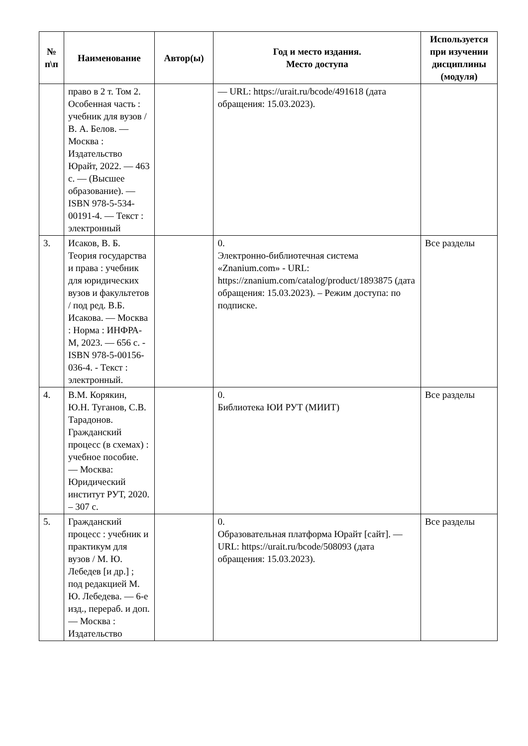| № п\п | Наименование | Автор(ы) | Год и место издания. Место доступа | Используется при изучении дисциплины (модуля) |
| --- | --- | --- | --- | --- |
| | право в 2 т. Том 2. Особенная часть : учебник для вузов / В. А. Белов. — Москва : Издательство Юрайт, 2022. — 463 с. — (Высшее образование). — ISBN 978-5-534-00191-4. — Текст : электронный | | — URL: https://urait.ru/bcode/491618 (дата обращения: 15.03.2023). | |
| 3. | Исаков, В. Б. Теория государства и права : учебник для юридических вузов и факультетов / под ред. В.Б. Исакова. — Москва : Норма : ИНФРА-М, 2023. — 656 с. - ISBN 978-5-00156-036-4. - Текст : электронный. | | 0. Электронно-библиотечная система «Znanium.com» - URL: https://znanium.com/catalog/product/1893875 (дата обращения: 15.03.2023). – Режим доступа: по подписке. | Все разделы |
| 4. | В.М. Корякин, Ю.Н. Туганов, С.В. Тарадонов. Гражданский процесс (в схемах) : учебное пособие. — Москва: Юридический институт РУТ, 2020. – 307 с. | | 0. Библиотека ЮИ РУТ (МИИТ) | Все разделы |
| 5. | Гражданский процесс : учебник и практикум для вузов / М. Ю. Лебедев [и др.] ; под редакцией М. Ю. Лебедева. — 6-е изд., перераб. и доп. — Москва : Издательство | | 0. Образовательная платформа Юрайт [сайт]. — URL: https://urait.ru/bcode/508093 (дата обращения: 15.03.2023). | Все разделы |